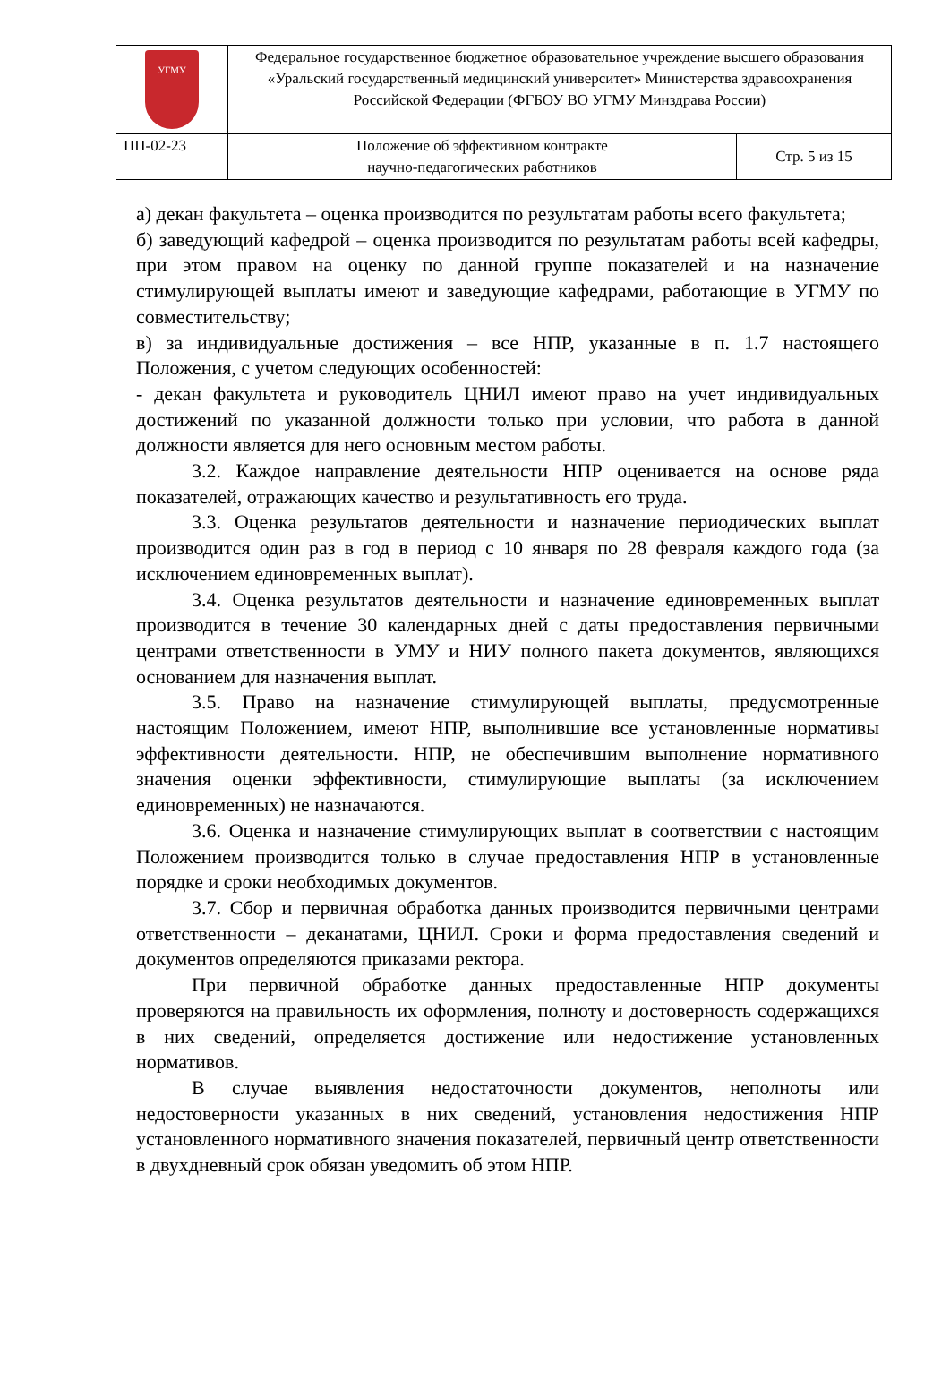| УГМУ | Федеральное государственное бюджетное образовательное учреждение высшего образования «Уральский государственный медицинский университет» Министерства здравоохранения Российской Федерации (ФГБОУ ВО УГМУ Минздрава России) | |
| ПП-02-23 | Положение об эффективном контракте научно-педагогических работников | Стр. 5 из 15 |
а) декан факультета – оценка производится по результатам работы всего факультета;
б) заведующий кафедрой – оценка производится по результатам работы всей кафедры, при этом правом на оценку по данной группе показателей и на назначение стимулирующей выплаты имеют и заведующие кафедрами, работающие в УГМУ по совместительству;
в) за индивидуальные достижения – все НПР, указанные в п. 1.7 настоящего Положения, с учетом следующих особенностей:
- декан факультета и руководитель ЦНИЛ имеют право на учет индивидуальных достижений по указанной должности только при условии, что работа в данной должности является для него основным местом работы.
3.2. Каждое направление деятельности НПР оценивается на основе ряда показателей, отражающих качество и результативность его труда.
3.3. Оценка результатов деятельности и назначение периодических выплат производится один раз в год в период с 10 января по 28 февраля каждого года (за исключением единовременных выплат).
3.4. Оценка результатов деятельности и назначение единовременных выплат производится в течение 30 календарных дней с даты предоставления первичными центрами ответственности в УМУ и НИУ полного пакета документов, являющихся основанием для назначения выплат.
3.5. Право на назначение стимулирующей выплаты, предусмотренные настоящим Положением, имеют НПР, выполнившие все установленные нормативы эффективности деятельности. НПР, не обеспечившим выполнение нормативного значения оценки эффективности, стимулирующие выплаты (за исключением единовременных) не назначаются.
3.6. Оценка и назначение стимулирующих выплат в соответствии с настоящим Положением производится только в случае предоставления НПР в установленные порядке и сроки необходимых документов.
3.7. Сбор и первичная обработка данных производится первичными центрами ответственности – деканатами, ЦНИЛ. Сроки и форма предоставления сведений и документов определяются приказами ректора.
При первичной обработке данных предоставленные НПР документы проверяются на правильность их оформления, полноту и достоверность содержащихся в них сведений, определяется достижение или недостижение установленных нормативов.
В случае выявления недостаточности документов, неполноты или недостоверности указанных в них сведений, установления недостижения НПР установленного нормативного значения показателей, первичный центр ответственности в двухдневный срок обязан уведомить об этом НПР.